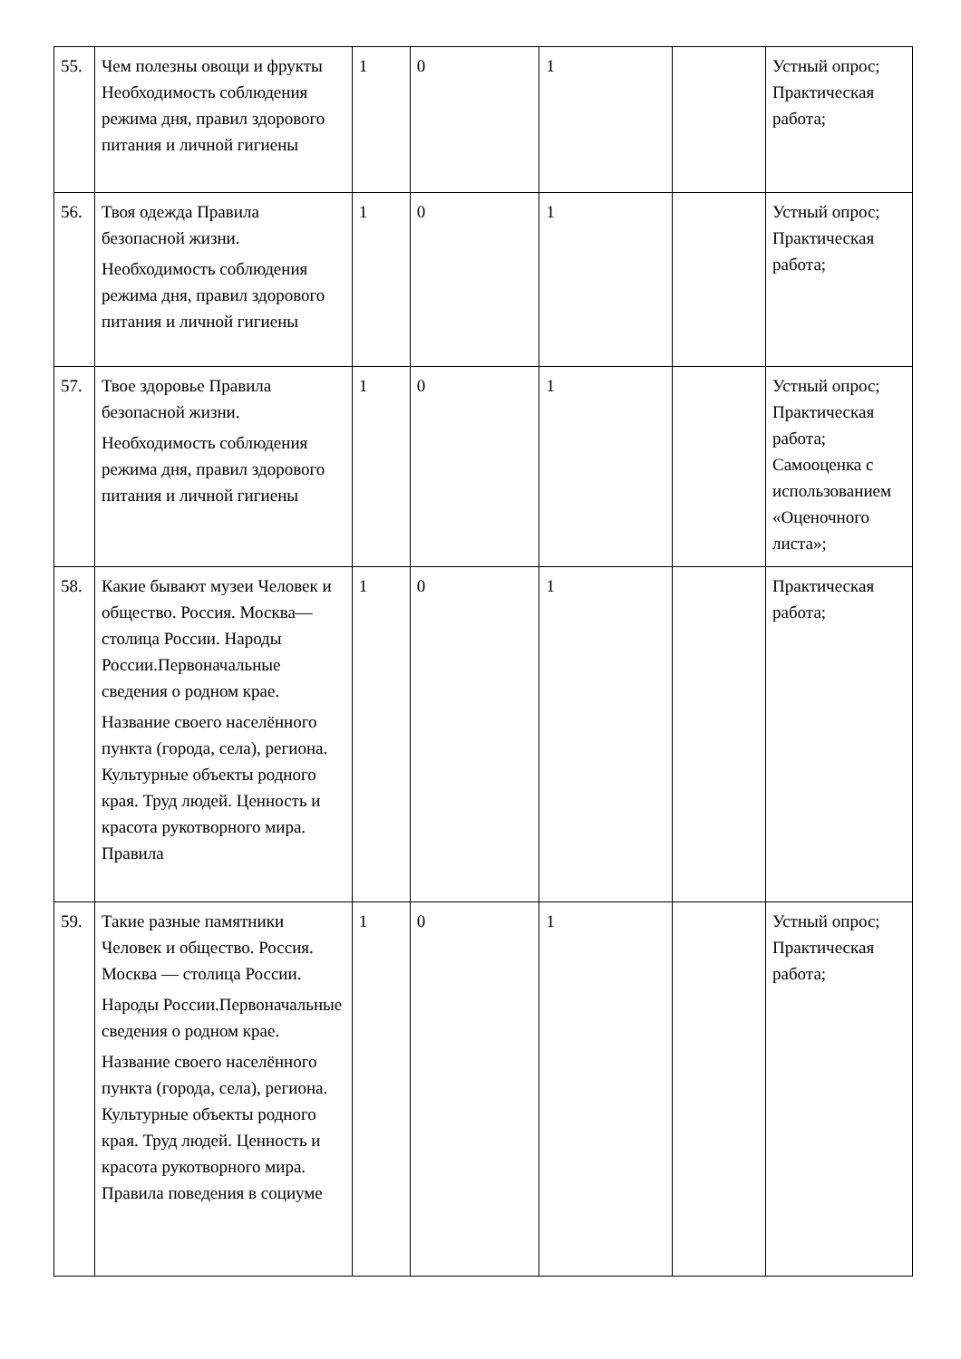| 55. | Чем полезны овощи и фрукты Необходимость соблюдения режима дня, правил здорового питания и личной гигиены | 1 | 0 | 1 | | Устный опрос; Практическая работа; |
| 56. | Твоя одежда Правила безопасной жизни. Необходимость соблюдения режима дня, правил здорового питания и личной гигиены | 1 | 0 | 1 | | Устный опрос; Практическая работа; |
| 57. | Твое здоровье Правила безопасной жизни. Необходимость соблюдения режима дня, правил здорового питания и личной гигиены | 1 | 0 | 1 | | Устный опрос; Практическая работа; Самооценка с использованием «Оценочного листа»; |
| 58. | Какие бывают музеи Человек и общество. Россия. Москва— столица России. Народы России.Первоначальные сведения о родном крае. Название своего населённого пункта (города, села), региона. Культурные объекты родного края. Труд людей. Ценность и красота рукотворного мира. Правила | 1 | 0 | 1 | | Практическая работа; |
| 59. | Такие разные памятники Человек и общество. Россия. Москва — столица России. Народы России.Первоначальные сведения о родном крае. Название своего населённого пункта (города, села), региона. Культурные объекты родного края. Труд людей. Ценность и красота рукотворного мира. Правила поведения в социуме | 1 | 0 | 1 | | Устный опрос; Практическая работа; |